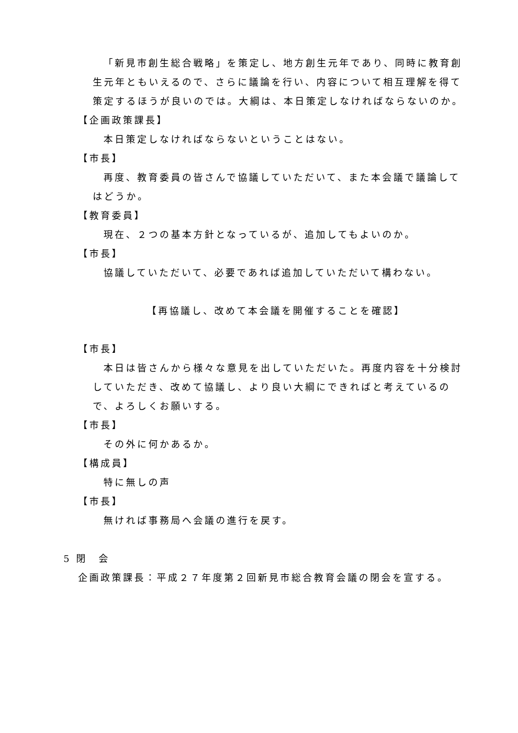「新見市創生総合戦略」を策定し、地方創生元年であり、同時に教育創生元年ともいえるので、さらに議論を行い、内容について相互理解を得て策定するほうが良いのでは。大綱は、本日策定しなければならないのか。
【企画政策課長】
本日策定しなければならないということはない。
【市長】
再度、教育委員の皆さんで協議していただいて、また本会議で議論してはどうか。
【教育委員】
現在、２つの基本方針となっているが、追加してもよいのか。
【市長】
協議していただいて、必要であれば追加していただいて構わない。
【再協議し、改めて本会議を開催することを確認】
【市長】
本日は皆さんから様々な意見を出していただいた。再度内容を十分検討していただき、改めて協議し、より良い大綱にできればと考えているので、よろしくお願いする。
【市長】
その外に何かあるか。
【構成員】
特に無しの声
【市長】
無ければ事務局へ会議の進行を戻す。
5 閉　会
企画政策課長：平成２７年度第２回新見市総合教育会議の閉会を宣する。